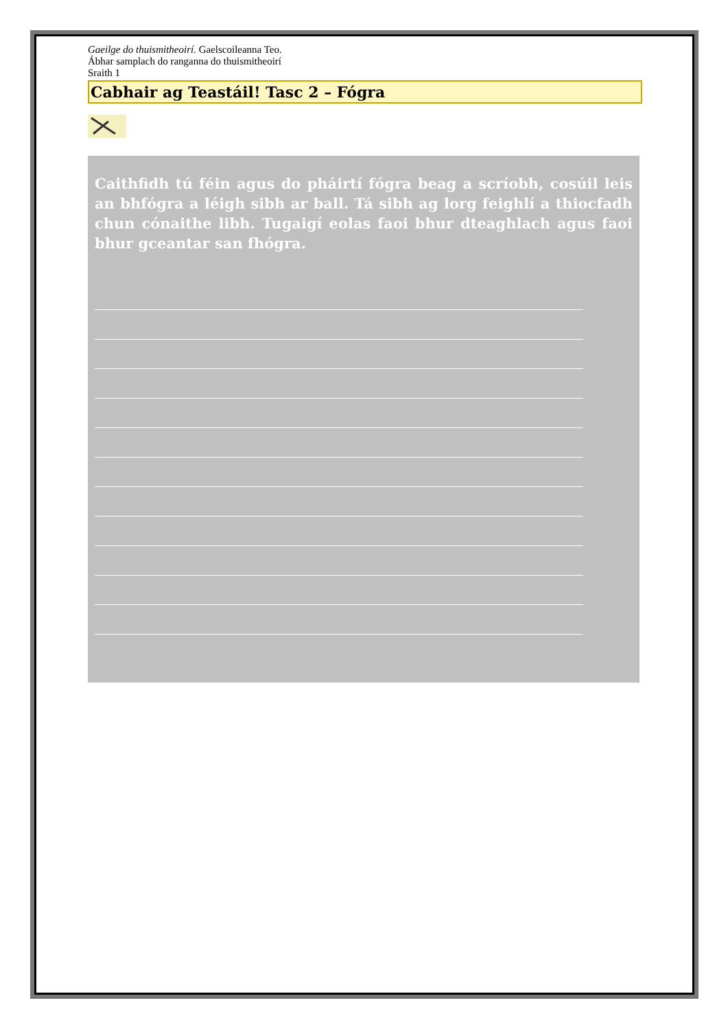Gaeilge do thuismitheoirí. Gaelscoileanna Teo.
Ábhar samplach do ranganna do thuismitheoirí
Sraith 1
Cabhair ag Teastáil! Tasc 2 – Fógra
Caithfidh tú féin agus do pháirtí fógra beag a scríobh, cosúil leis an bhfógra a léigh sibh ar ball. Tá sibh ag lorg feighlí a thiocfadh chun cónaithe libh. Tugaigí eolas faoi bhur dteaghlach agus faoi bhur gceantar san fhógra.